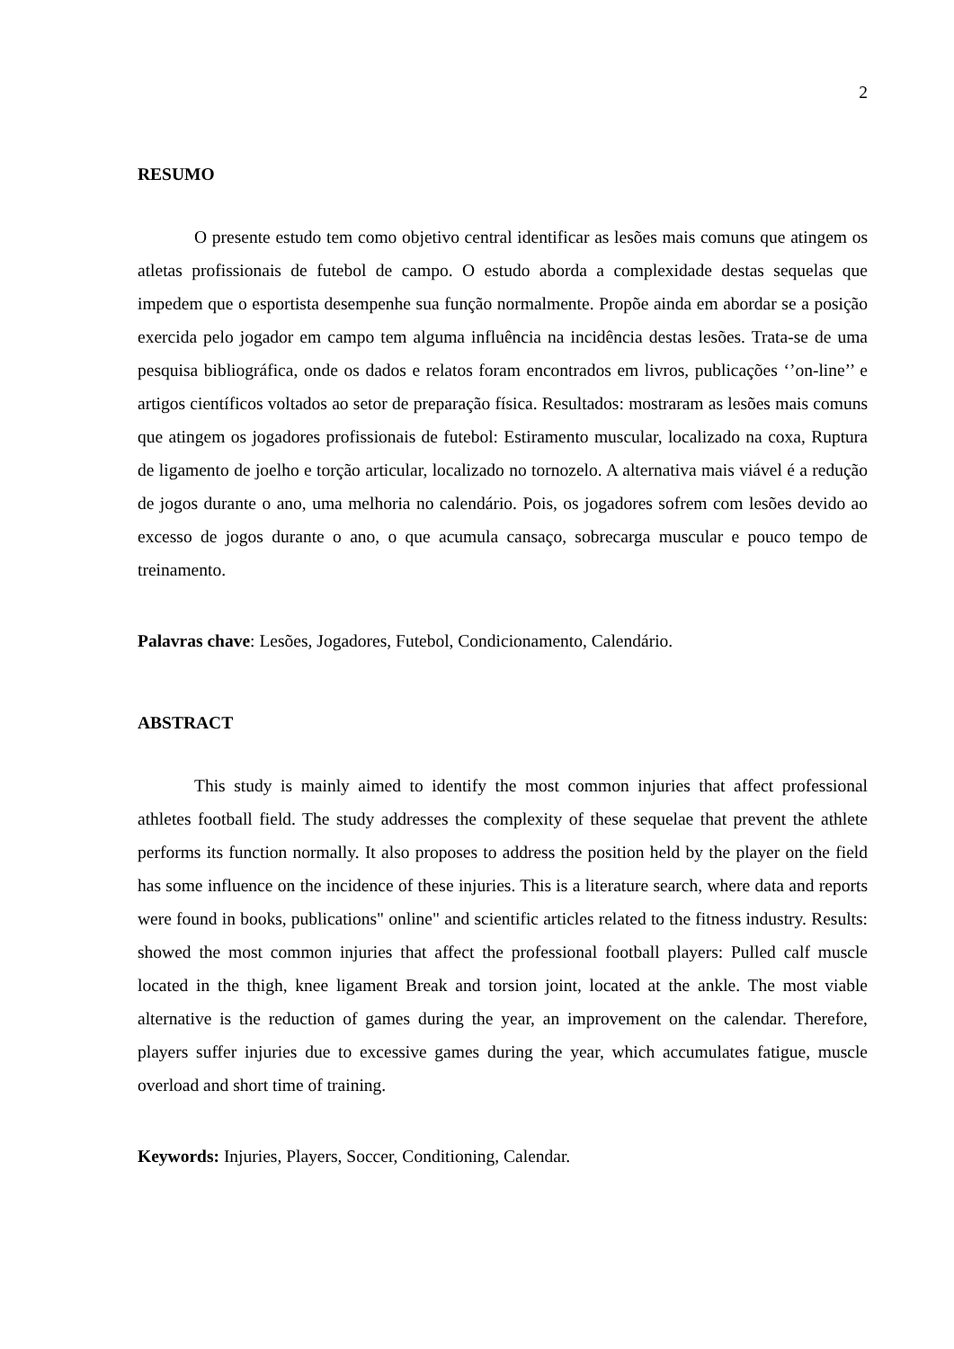2
RESUMO
O presente estudo tem como objetivo central identificar as lesões mais comuns que atingem os atletas profissionais de futebol de campo. O estudo aborda a complexidade destas sequelas que impedem que o esportista desempenhe sua função normalmente. Propõe ainda em abordar se a posição exercida pelo jogador em campo tem alguma influência na incidência destas lesões. Trata-se de uma pesquisa bibliográfica, onde os dados e relatos foram encontrados em livros, publicações ‘’on-line’’ e artigos científicos voltados ao setor de preparação física. Resultados: mostraram as lesões mais comuns que atingem os jogadores profissionais de futebol: Estiramento muscular, localizado na coxa, Ruptura de ligamento de joelho e torção articular, localizado no tornozelo. A alternativa mais viável é a redução de jogos durante o ano, uma melhoria no calendário. Pois, os jogadores sofrem com lesões devido ao excesso de jogos durante o ano, o que acumula cansaço, sobrecarga muscular e pouco tempo de treinamento.
Palavras chave: Lesões, Jogadores, Futebol, Condicionamento, Calendário.
ABSTRACT
This study is mainly aimed to identify the most common injuries that affect professional athletes football field. The study addresses the complexity of these sequelae that prevent the athlete performs its function normally. It also proposes to address the position held by the player on the field has some influence on the incidence of these injuries. This is a literature search, where data and reports were found in books, publications" online" and scientific articles related to the fitness industry. Results: showed the most common injuries that affect the professional football players: Pulled calf muscle located in the thigh, knee ligament Break and torsion joint, located at the ankle. The most viable alternative is the reduction of games during the year, an improvement on the calendar. Therefore, players suffer injuries due to excessive games during the year, which accumulates fatigue, muscle overload and short time of training.
Keywords: Injuries, Players, Soccer, Conditioning, Calendar.